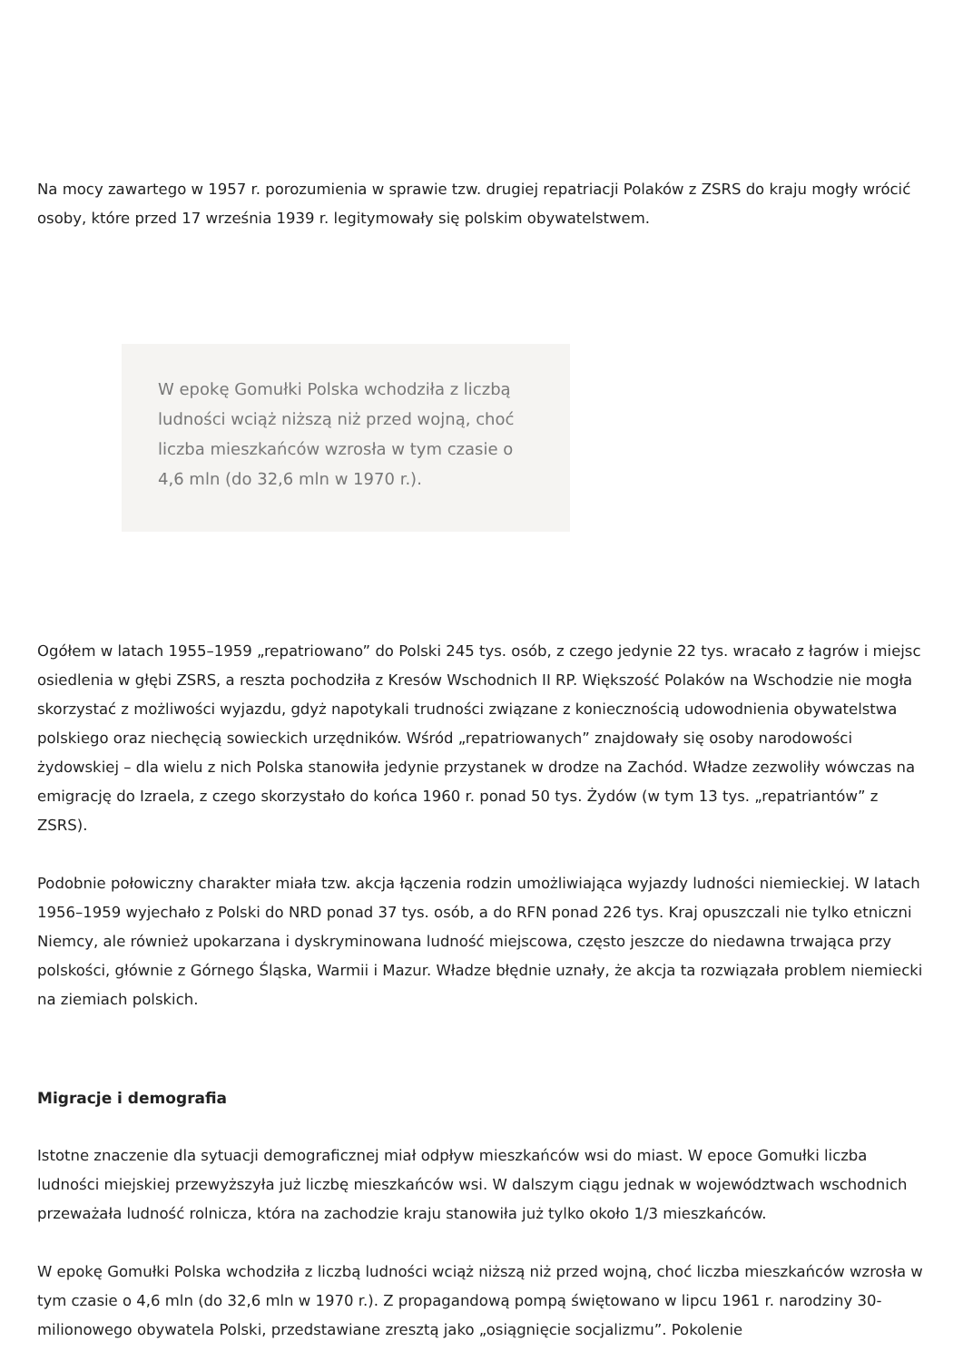Na mocy zawartego w 1957 r. porozumienia w sprawie tzw. drugiej repatriacji Polaków z ZSRS do kraju mogły wrócić osoby, które przed 17 września 1939 r. legitymowały się polskim obywatelstwem.
W epokę Gomułki Polska wchodziła z liczbą ludności wciąż niższą niż przed wojną, choć liczba mieszkańców wzrosła w tym czasie o 4,6 mln (do 32,6 mln w 1970 r.).
Ogółem w latach 1955–1959 „repatriowano” do Polski 245 tys. osób, z czego jedynie 22 tys. wracało z łagrów i miejsc osiedlenia w głębi ZSRS, a reszta pochodziła z Kresów Wschodnich II RP. Większość Polaków na Wschodzie nie mogła skorzystać z możliwości wyjazdu, gdyż napotykali trudności związane z koniecznością udowodnienia obywatelstwa polskiego oraz niechęcią sowieckich urzędników. Wśród „repatriowanych” znajdowały się osoby narodowości żydowskiej – dla wielu z nich Polska stanowiła jedynie przystanek w drodze na Zachód. Władze zezwoliły wówczas na emigrację do Izraela, z czego skorzystało do końca 1960 r. ponad 50 tys. Żydów (w tym 13 tys. „repatriantów” z ZSRS).
Podobnie połowiczny charakter miała tzw. akcja łączenia rodzin umożliwiająca wyjazdy ludności niemieckiej. W latach 1956–1959 wyjechało z Polski do NRD ponad 37 tys. osób, a do RFN ponad 226 tys. Kraj opuszczali nie tylko etniczni Niemcy, ale również upokarzana i dyskryminowana ludność miejscowa, często jeszcze do niedawna trwająca przy polskości, głównie z Górnego Śląska, Warmii i Mazur. Władze błędnie uznały, że akcja ta rozwiązała problem niemiecki na ziemiach polskich.
Migracje i demografia
Istotne znaczenie dla sytuacji demograficznej miał odpływ mieszkańców wsi do miast. W epoce Gomułki liczba ludności miejskiej przewyższyła już liczbę mieszkańców wsi. W dalszym ciągu jednak w województwach wschodnich przeważała ludność rolnicza, która na zachodzie kraju stanowiła już tylko około 1/3 mieszkańców.
W epokę Gomułki Polska wchodziła z liczbą ludności wciąż niższą niż przed wojną, choć liczba mieszkańców wzrosła w tym czasie o 4,6 mln (do 32,6 mln w 1970 r.). Z propagandową pompą świętowano w lipcu 1961 r. narodziny 30-milionowego obywatela Polski, przedstawiane zresztą jako „osiągnięcie socjalizmu”. Pokolenie